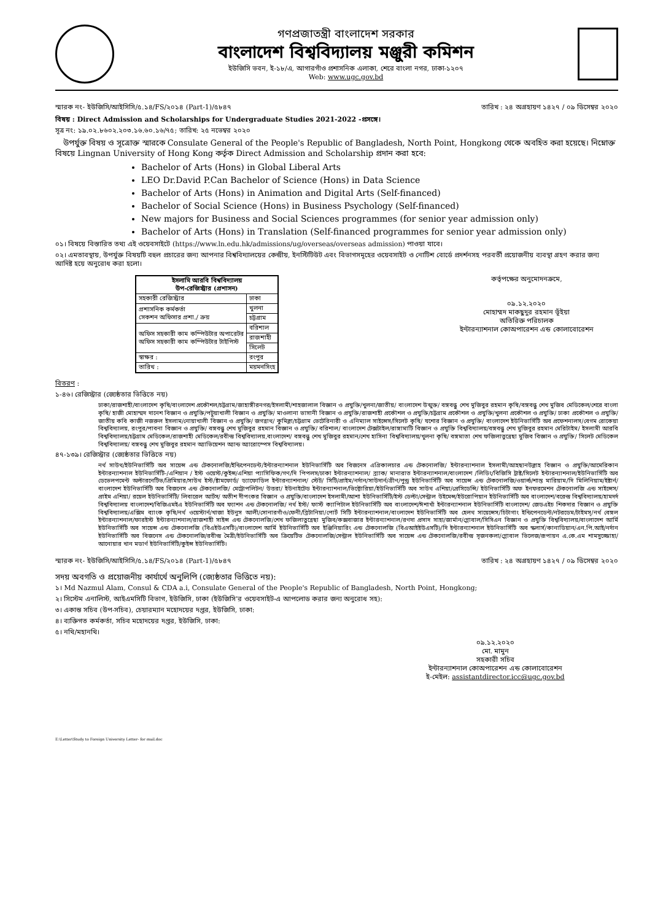গণপ্রজাতন্ত্রী বাংলাদেশ সরকার
বাংলাদেশ বিশ্ববিদ্যালয় মঞ্জুরী কমিশন
ইউজিসি ভবন, ই-১৮/এ, আগারগাঁও প্রশাসনিক এলাকা, শেরে বাংলা নগর, ঢাকা-১২০৭
Web: www.ugc.gov.bd
স্মারক নং- ইউজিসি/আইসিসি/৫.১৪/FS/২০১৪ (Part-1)/৫৮৪৭ তারিখ : ২৪ অগ্রহায়ণ ১৪২৭ / ০৯ ডিসেম্বর ২০২০
বিষয় : Direct Admission and Scholarships for Undergraduate Studies 2021-2022 -প্রসঙ্গে।
সূত্র নং: ১৯.০২.৮৬০২.২০৩.১৬.৬০.১৬/৭৫; তারিখ: ২৫ নভেম্বর ২০২০
 উপর্যুক্ত বিষয় ও সূত্রোক্ত স্মারকে Consulate General of the People's Republic of Bangladesh, North Point, Hongkong থেকে অবহিত করা হয়েছে। নিম্নোক্ত বিষয়ে Lingnan University of Hong Kong কর্তৃক Direct Admission and Scholarship প্রদান করা হবে:
Bachelor of Arts (Hons) in Global Liberal Arts
LEO Dr.David P.Can Bachelor of Science (Hons) in Data Science
Bachelor of Arts (Hons) in Animation and Digital Arts (Self-financed)
Bachelor of Social Science (Hons) in Business Psychology (Self-financed)
New majors for Business and Social Sciences programmes (for senior year admission only)
Bachelor of Arts (Hons) in Translation (Self-financed programmes for senior year admission only)
০১। বিষয়ে বিস্তারিত তথ্য এই ওয়েবসাইটে (https://www.ln.edu.hk/admissions/ug/overseas/overseas admission) পাওয়া যাবে।
০২। এমতাবস্থায়, উপর্যুক্ত বিষয়টি বহুল প্রচারের জন্য আপনার বিশ্ববিদ্যালয়ের কেন্দ্রীয়, ইনস্টিটিউট এবং বিভাগসমূহের ওয়েবসাইট ও নোটিশ বোর্ডে প্রদর্শনসহ পরবর্তী প্রয়োজনীয় ব্যবস্থা গ্রহণ করার জন্য আদিষ্ট হয়ে অনুরোধ করা হলো।
| ইসলামি আরবি বিশ্ববিদ্যালয় উপ-রেজিস্ট্রার (প্রশাসন) | |
| --- | --- |
| সহকারী রেজিস্ট্রার | ঢাকা |
| প্রশাসনিক কর্মকর্তা সেকশন অফিসার প্রশা./ ক্রয় | খুলনা |
| | চট্টগ্রাম |
| অফিস সহকারী কাম কম্পিউটার অপারেটর অফিস সহকারী কাম কম্পিউটার টাইপিস্ট | বরিশাল |
| | রাজশাহী |
| | সিলেট |
| স্বাক্ষর : | রংপুর |
| তারিখ : | ময়মনসিংহ |
কর্তৃপক্ষের অনুমোদনক্রমে,
০৯.১২.২০২০
মোহাম্মদ মাকছুদুর রহমান ভূঁইয়া
অতিরিক্ত পরিচালক
ইন্টারন্যাশনাল কোঅপারেশন এন্ড কোলাবোরেশন
বিতরণ :
১-৪৬। রেজিস্ট্রার (জ্যেষ্ঠতার ভিত্তিতে নয়)
ঢাকা/রাজশাহী/বাংলাদেশ কৃষি/বাংলাদেশ প্রকৌশল/চট্টগ্রাম/জাহাঙ্গীরনগর/ইসলামী/শাহজালাল বিজ্ঞান ও প্রযুক্তি/খুলনা/জাতীয়/ বাংলাদেশ উন্মুক্ত/ বঙ্গবন্ধু শেখ মুজিবুর রহমান কৃষি/বঙ্গবন্ধু শেখ মুজিব মেডিকেল/শেরে বাংলা কৃষি/ হাজী মোহাম্মদ দানেশ বিজ্ঞান ও প্রযুক্তি/পটুয়াখালী বিজ্ঞান ও প্রযুক্তি/ মাওলানা ভাসানী বিজ্ঞান ও প্রযুক্তি/রাজশাহী প্রকৌশল ও প্রযুক্তি/চট্টগ্রাম প্রকৌশল ও প্রযুক্তি/খুলনা প্রকৌশল ও প্রযুক্তি/ ঢাকা প্রকৌশল ও প্রযুক্তি/ জাতীয় কবি কাজী নজরুল ইসলাম/নোয়াখালী বিজ্ঞান ও প্রযুক্তি/ জগন্নাথ/ কুমিল্লা/চট্টগ্রাম ভেটেরিনারী ও এনিম্যাল সাইন্সেস/সিলেট কৃষি/ যশোর বিজ্ঞান ও প্রযুক্তি/ বাংলাদেশ ইউনিভার্সিটি অব প্রফেশনালস/বেগম রোকেয়া বিশ্ববিদ্যালয়, রংপুর/পাবনা বিজ্ঞান ও প্রযুক্তি/ বঙ্গবন্ধু শেখ মুজিবুর রহমান বিজ্ঞান ও প্রযুক্তি/ বরিশাল/ বাংলাদেশ টেক্সটাইল/রাঙ্গামাটি বিজ্ঞান ও প্রযুক্তি বিশ্ববিদ্যালয়/বঙ্গবন্ধু শেখ মুজিবুর রহমান মেরিটাইম/ ইসলামী আরবি বিশ্ববিদ্যালয়/চট্টগ্রাম মেডিকেল/রাজশাহী মেডিকেল/রবীন্দ্র বিশ্ববিদ্যালয়,বাংলাদেশ/ বঙ্গবন্ধু শেখ মুজিবুর রহমান/শেখ হাসিনা বিশ্ববিদ্যালয়/খুলনা কৃষি/ বঙ্গমাতা শেখ ফজিলাতুন্নেছা মুজিব বিজ্ঞান ও প্রযুক্তি/ সিলেট মেডিকেল বিশ্ববিদ্যালয়/ বঙ্গবন্ধু শেখ মুজিবুর রহমান অ্যাভিয়েশন অ্যান্ড অ্যারোস্পেস বিশ্ববিদ্যালয়।
৪৭-১৩৯। রেজিস্ট্রার (জ্যেষ্ঠতার ভিত্তিতে নয়)
নর্থ সাউথ/ইউনিভার্সিটি অব সায়েন্স এন্ড টেকনোলজি/ইন্ডিপেনডেন্ট/ইন্টারন্যাশনাল ইউনিভার্সিটি অব বিজনেস এগ্রিকালচার এন্ড টেকনোলজি/ ইন্টারন্যাশনাল ইসলামী/আহছানউল্লাহ বিজ্ঞান ও প্রযুক্তি/আমেরিকান ইন্টারন্যাশনাল ইউনিভার্সিটি-/এশিয়ান / ইস্ট ওয়েস্ট/কুইন্স/এশিয়া প্যাসিফিক/গণ/দি পিপলস/ঢাকা ইন্টারন্যাশনাল/ ব্র্যাক/ মানারাত ইন্টারন্যাশনাল/বাংলাদেশ /লিডিং/বিজিসি ট্রাষ্ট/সিলেট ইন্টারন্যাশনাল/ইউনিভার্সিটি অব ডেভেলপমেন্ট অল্টারনেটিভ/প্রিমিয়ার/সাউথ ইস্ট/ষ্টামফোর্ড/ ড্যাফোডিল ইন্টারন্যাশনাল/ স্টেট/ সিটি/প্রাইম/নর্দান/সাউদার্ন/গ্রীণ/পুন্ড্র ইউনিভার্সিটি অব সায়েন্স এন্ড টেকনোলজি/ওয়ার্ল্ড/শান্ত মারিয়াম/দি মিলিনিয়াম/ইষ্টার্ন/বাংলাদেশ ইউনিভার্সিটি অব বিজনেস এন্ড টেকনোলজি/ মেট্রোপলিটন/ উত্তরা/ ইউনাইটেড ইন্টারন্যাশনাল/ভিক্টোরিয়া/ইউনিভার্সিটি অব সাউথ এশিয়া/প্রেসিডেন্সি/ ইউনিভার্সিটি অফ ইনফরমেশন টেকনোলজি এন্ড সাইন্সেস/প্রাইম এশিয়া/ রয়েল ইউনিভার্সিটি/ লিবারেল আর্টস/ অতীশ দীপংকর বিজ্ঞান ও প্রযুক্তি/বাংলাদেশ ইসলামী/আশা ইউনিভার্সিটি/ইস্ট ডেল্টা/সেন্ট্রাল উইমেন্স/ইউরোপিয়ান ইউনিভার্সিটি অব বাংলাদেশ/বরেন্দ্র বিশ্ববিদ্যালয়/হামদর্দ বিশ্ববিদ্যালয় বাংলাদেশ/বিজিএমইএ ইউনিভার্সিটি অব ফ্যাশন এন্ড টেকনোলজি/ নর্থ ইস্ট/ ফার্স্ট ক্যাপিটাল ইউনিভার্সিটি অব বাংলাদেশ/ঈশাখাঁ ইন্টারন্যাশনাল ইউনিভার্সিটি বাংলাদেশ/ জেডএইচ শিকদার বিজ্ঞান ও প্রযুক্তি বিশ্ববিদ্যালয়/এক্সিম ব্যাংক কৃষি/নর্থ ওয়েস্টার্ন/খাজা ইউনুস আলী/সোনারগাঁও/ফেনী/ব্রিটানিয়া/পোর্ট সিটি ইন্টারন্যাশনাল/বাংলাদেশ ইউনিভার্সিটি অব হেলথ সায়েন্সেস/চিটাগাং ইন্ডিপেনডেন্ট/নটরডেম/টাইমস্/নর্থ বেঙ্গল ইন্টারন্যাশনাল/ফারইস্ট ইন্টারন্যাশনাল/রাজশাহী সাইন্স এন্ড টেকনোলজি/শেখ ফজিলাতুন্নেছা মুজিব/কক্সবাজার ইন্টারন্যাশনাল/রণদা প্রসাদ সাহা/জার্মান/গ্লোবাল/সিসিএন বিজ্ঞান ও প্রযুক্তি বিশ্ববিদ্যালয়/বাংলাদেশ আর্মি ইউনিভার্সিটি অব সায়েন্স এন্ড টেকনোলজি (বিএইউএসটি)/বাংলাদেশ আর্মি ইউনিভার্সিটি অব ইঞ্জিনিয়ারিং এন্ড টেকনোলজি (বিএআইইউএসটি)/দি ইন্টারন্যাশনাল ইউনিভার্সিটি অব স্কলার্স/কানাডিয়ান/এন.পি.আই/নর্দান ইউনিভার্সিটি অব বিজনেস এন্ড টেকনোলজি/রবীন্দ্র মৈত্রী/ইউনিভার্সিটি অব ক্রিয়েটিভ টেকনোলজি/সেন্ট্রাল ইউনিভার্সিটি অব সায়েন্স এন্ড টেকনোলজি/রবীন্দ্র সৃজনকলা/গ্লোবাল ভিলেজ/রূপায়ন এ.কে.এম শামসুজ্জোহা/আনোয়ার খান মডার্ণ ইউনিভার্সিটি/কুইন্স ইউনিভার্সিটি।
স্মারক নং- ইউজিসি/আইসিসি/৫.১৪/FS/২০১৪ (Part-1)/৫৮৪৭ তারিখ : ২৪ অগ্রহায়ণ ১৪২৭ / ০৯ ডিসেম্বর ২০২০
সদয় অবগতি ও প্রয়োজনীয় কার্যার্থে অনুলিপি (জ্যেষ্ঠতার ভিত্তিতে নয়):
১। Md Nazmul Alam, Consul & CDA a.i, Consulate General of the People's Republic of Bangladesh, North Point, Hongkong;
২। সিস্টেম এনালিস্ট, আইএমসিটি বিভাগ, ইউজিসি, ঢাকা (ইউজিসি'র ওয়েবসাইট-এ আপলোড করার জন্য অনুরোধ সহ):
৩। একান্ত সচিব (উপ-সচিব), চেয়ারম্যান মহোদয়ের দপ্তর, ইউজিসি, ঢাকা:
৪। ব্যক্তিগত কর্মকর্তা, সচিব মহোদয়ের দপ্তর, ইউজিসি, ঢাকা:
৫। নথি/মহানথি।
০৯.১২.২০২০
মো. মামুন
সহকারী সচিব
ইন্টারন্যাশনাল কোঅপারেশন এন্ড কোলাবোরেশন
ই-মেইল: assistantdirector.icc@ugc.gov.bd
E:\Letter\Study to Foreign University Letter- for mail.doc